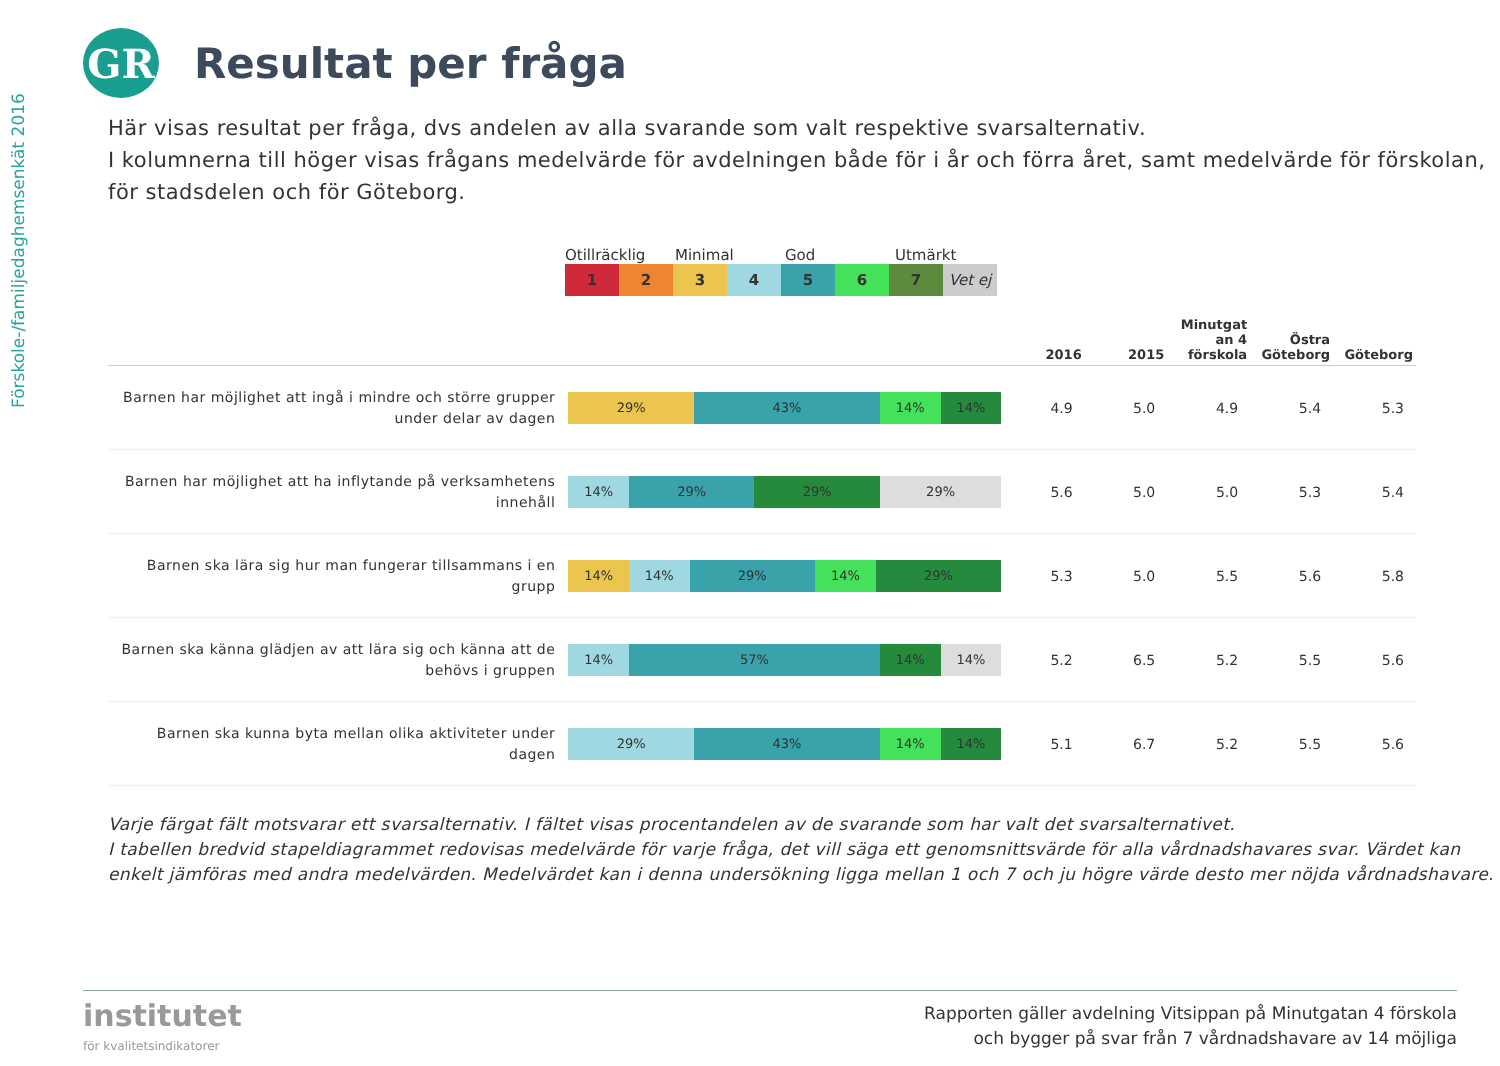Förskole-/familjedaghemsenkät 2016
GR
Resultat per fråga
Här visas resultat per fråga, dvs andelen av alla svarande som valt respektive svarsalternativ.
I kolumnerna till höger visas frågans medelvärde för avdelningen både för i år och förra året, samt medelvärde för förskolan, för stadsdelen och för Göteborg.
Otillräcklig Minimal God Utmärkt
1 2 3 4 5 6 7 Vet ej
| | | 2016 | 2015 | Minutgat an 4 förskola | Östra Göteborg | Göteborg |
| --- | --- | --- | --- | --- | --- | --- |
| Barnen har möjlighet att ingå i mindre och större grupper under delar av dagen | 29% 43% 14% 14% | 4.9 | 5.0 | 4.9 | 5.4 | 5.3 |
| Barnen har möjlighet att ha inflytande på verksamhetens innehåll | 14% 29% 29% 29% | 5.6 | 5.0 | 5.0 | 5.3 | 5.4 |
| Barnen ska lära sig hur man fungerar tillsammans i en grupp | 14% 14% 29% 14% 29% | 5.3 | 5.0 | 5.5 | 5.6 | 5.8 |
| Barnen ska känna glädjen av att lära sig och känna att de behövs i gruppen | 14% 57% 14% 14% | 5.2 | 6.5 | 5.2 | 5.5 | 5.6 |
| Barnen ska kunna byta mellan olika aktiviteter under dagen | 29% 43% 14% 14% | 5.1 | 6.7 | 5.2 | 5.5 | 5.6 |
Varje färgat fält motsvarar ett svarsalternativ. I fältet visas procentandelen av de svarande som har valt det svarsalternativet.
I tabellen bredvid stapeldiagrammet redovisas medelvärde för varje fråga, det vill säga ett genomsnittsvärde för alla vårdnadshavares svar. Värdet kan enkelt jämföras med andra medelvärden. Medelvärdet kan i denna undersökning ligga mellan 1 och 7 och ju högre värde desto mer nöjda vårdnadshavare.
institutet
för kvalitetsindikatorer
Rapporten gäller avdelning Vitsippan på Minutgatan 4 förskola
och bygger på svar från 7 vårdnadshavare av 14 möjliga